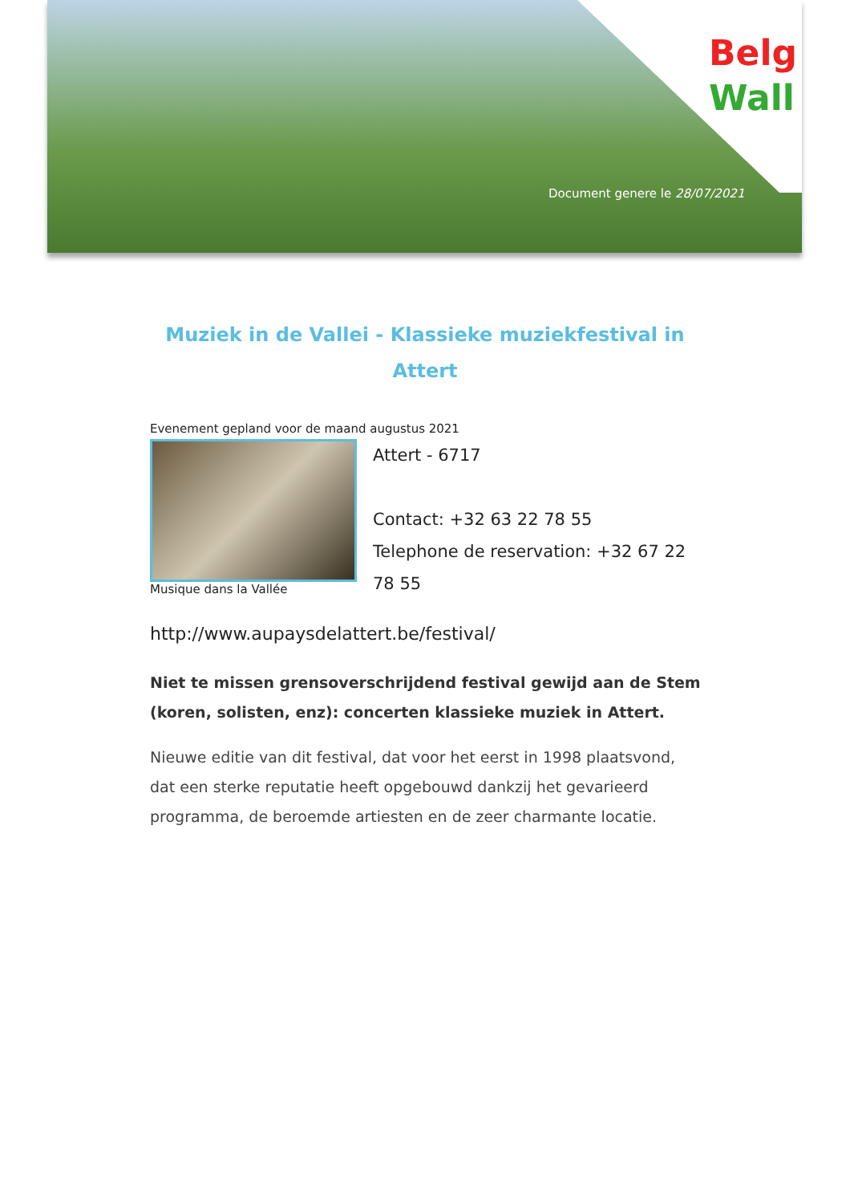Belg
Wall
Document genere le 28/07/2021
Muziek in de Vallei - Klassieke muziekfestival in Attert
Evenement gepland voor de maand augustus 2021
Musique dans la Vallée
Attert - 6717
Contact: +32 63 22 78 55
Telephone de reservation: +32 67 22 78 55
http://www.aupaysdelattert.be/festival/
Niet te missen grensoverschrijdend festival gewijd aan de Stem (koren, solisten, enz): concerten klassieke muziek in Attert.
Nieuwe editie van dit festival, dat voor het eerst in 1998 plaatsvond, dat een sterke reputatie heeft opgebouwd dankzij het gevarieerd programma, de beroemde artiesten en de zeer charmante locatie.